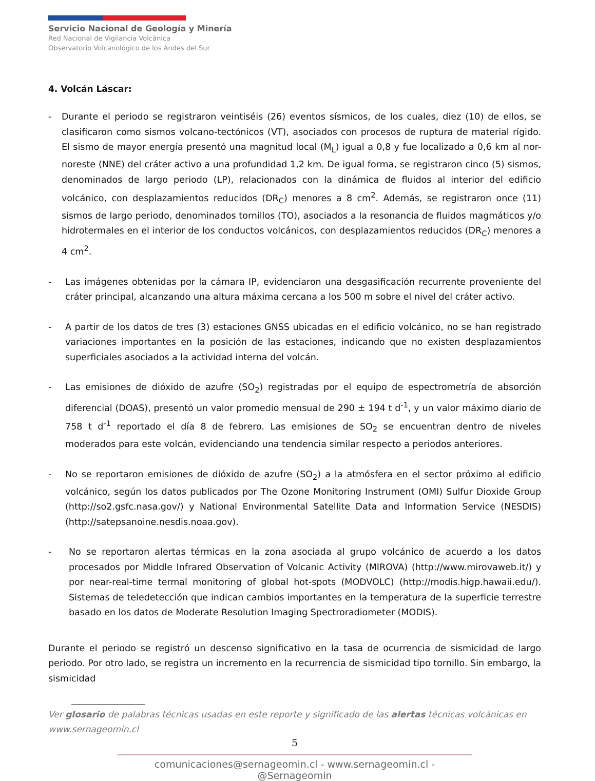Servicio Nacional de Geología y Minería
Red Nacional de Vigilancia Volcánica
Observatorio Volcanológico de los Andes del Sur
4. Volcán Láscar:
- Durante el periodo se registraron veintiséis (26) eventos sísmicos, de los cuales, diez (10) de ellos, se clasificaron como sismos volcano-tectónicos (VT), asociados con procesos de ruptura de material rígido. El sismo de mayor energía presentó una magnitud local (M<sub>L</sub>) igual a 0,8 y fue localizado a 0,6 km al nor-noreste (NNE) del cráter activo a una profundidad 1,2 km. De igual forma, se registraron cinco (5) sismos, denominados de largo periodo (LP), relacionados con la dinámica de fluidos al interior del edificio volcánico, con desplazamientos reducidos (DR<sub>C</sub>) menores a 8 cm<sup>2</sup>. Además, se registraron once (11) sismos de largo periodo, denominados tornillos (TO), asociados a la resonancia de fluidos magmáticos y/o hidrotermales en el interior de los conductos volcánicos, con desplazamientos reducidos (DR<sub>C</sub>) menores a 4 cm<sup>2</sup>.
- Las imágenes obtenidas por la cámara IP, evidenciaron una desgasificación recurrente proveniente del cráter principal, alcanzando una altura máxima cercana a los 500 m sobre el nivel del cráter activo.
- A partir de los datos de tres (3) estaciones GNSS ubicadas en el edificio volcánico, no se han registrado variaciones importantes en la posición de las estaciones, indicando que no existen desplazamientos superficiales asociados a la actividad interna del volcán.
- Las emisiones de dióxido de azufre (SO<sub>2</sub>) registradas por el equipo de espectrometría de absorción diferencial (DOAS), presentó un valor promedio mensual de 290 ± 194 t d<sup>-1</sup>, y un valor máximo diario de 758 t d<sup>-1</sup> reportado el día 8 de febrero. Las emisiones de SO<sub>2</sub> se encuentran dentro de niveles moderados para este volcán, evidenciando una tendencia similar respecto a periodos anteriores.
- No se reportaron emisiones de dióxido de azufre (SO<sub>2</sub>) a la atmósfera en el sector próximo al edificio volcánico, según los datos publicados por The Ozone Monitoring Instrument (OMI) Sulfur Dioxide Group (http://so2.gsfc.nasa.gov/) y National Environmental Satellite Data and Information Service (NESDIS) (http://satepsanoine.nesdis.noaa.gov).
- No se reportaron alertas térmicas en la zona asociada al grupo volcánico de acuerdo a los datos procesados por Middle Infrared Observation of Volcanic Activity (MIROVA) (http://www.mirovaweb.it/) y por near-real-time termal monitoring of global hot-spots (MODVOLC) (http://modis.higp.hawaii.edu/). Sistemas de teledetección que indican cambios importantes en la temperatura de la superficie terrestre basado en los datos de Moderate Resolution Imaging Spectroradiometer (MODIS).
Durante el periodo se registró un descenso significativo en la tasa de ocurrencia de sismicidad de largo periodo. Por otro lado, se registra un incremento en la recurrencia de sismicidad tipo tornillo. Sin embargo, la sismicidad
Ver glosario de palabras técnicas usadas en este reporte y significado de las alertas técnicas volcánicas en www.sernageomin.cl
5
comunicaciones@sernageomin.cl - www.sernageomin.cl - @Sernageomin